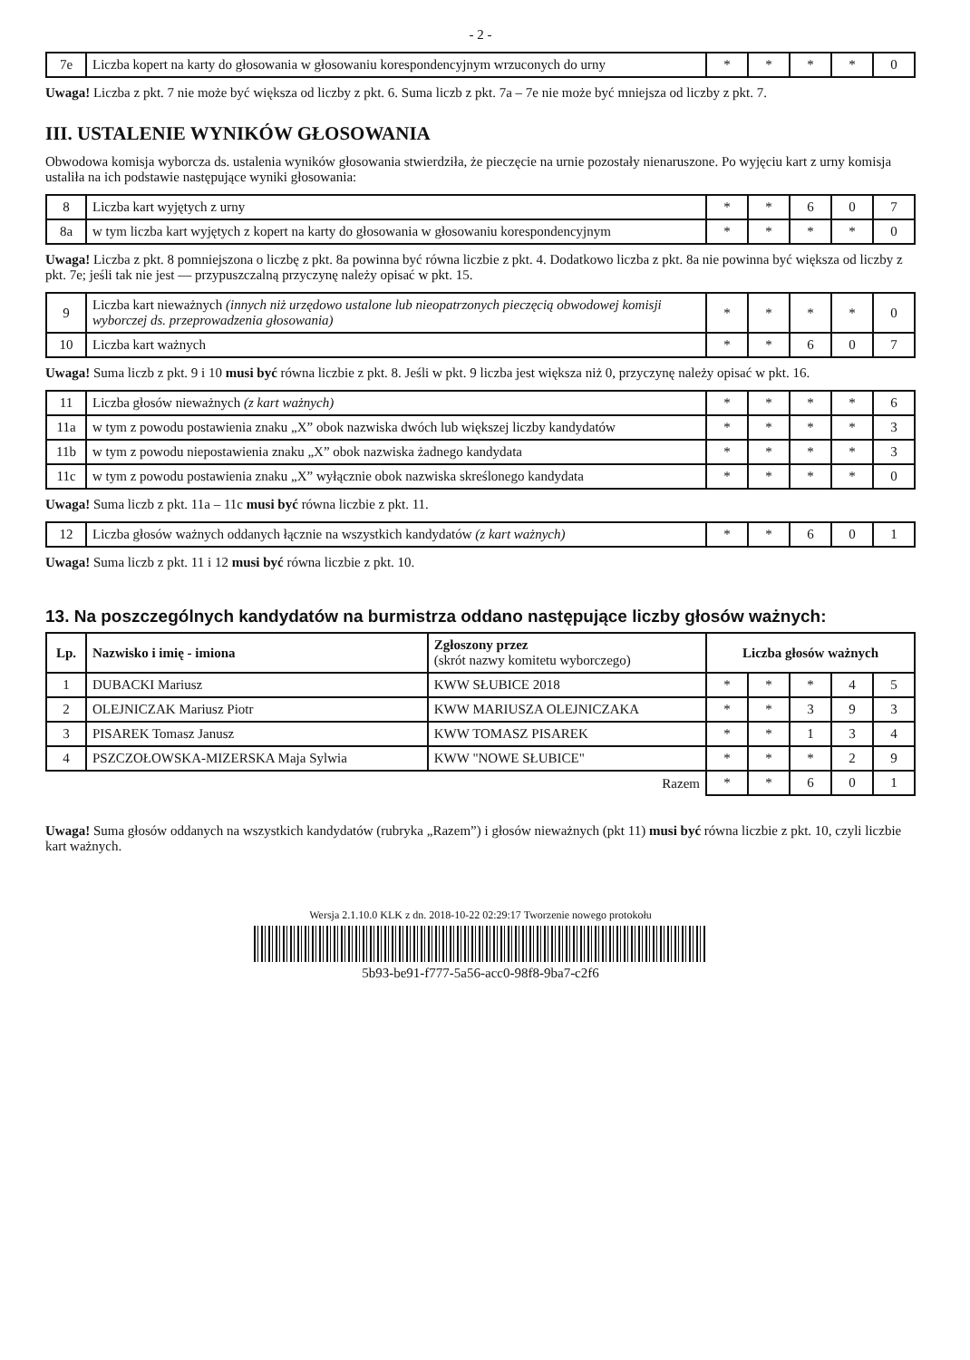- 2 -
| 7e | Liczba kopert na karty do głosowania w głosowaniu korespondencyjnym wrzuconych do urny | * | * | * | * | 0 |
Uwaga! Liczba z pkt. 7 nie może być większa od liczby z pkt. 6. Suma liczb z pkt. 7a – 7e nie może być mniejsza od liczby z pkt. 7.
III. USTALENIE WYNIKÓW GŁOSOWANIA
Obwodowa komisja wyborcza ds. ustalenia wyników głosowania stwierdziła, że pieczęcie na urnie pozostały nienaruszone. Po wyjęciu kart z urny komisja ustaliła na ich podstawie następujące wyniki głosowania:
| 8 | Liczba kart wyjętych z urny | * | * | 6 | 0 | 7 |
| 8a | w tym liczba kart wyjętych z kopert na karty do głosowania w głosowaniu korespondencyjnym | * | * | * | * | 0 |
Uwaga! Liczba z pkt. 8 pomniejszona o liczbę z pkt. 8a powinna być równa liczbie z pkt. 4. Dodatkowo liczba z pkt. 8a nie powinna być większa od liczby z pkt. 7e; jeśli tak nie jest — przypuszczalną przyczynę należy opisać w pkt. 15.
| 9 | Liczba kart nieważnych (innych niż urzędowo ustalone lub nieopatrzonych pieczęcią obwodowej komisji wyborczej ds. przeprowadzenia głosowania) | * | * | * | * | 0 |
| 10 | Liczba kart ważnych | * | * | 6 | 0 | 7 |
Uwaga! Suma liczb z pkt. 9 i 10 musi być równa liczbie z pkt. 8. Jeśli w pkt. 9 liczba jest większa niż 0, przyczynę należy opisać w pkt. 16.
| 11 | Liczba głosów nieważnych (z kart ważnych) | * | * | * | * | 6 |
| 11a | w tym z powodu postawienia znaku „X” obok nazwiska dwóch lub większej liczby kandydatów | * | * | * | * | 3 |
| 11b | w tym z powodu niepostawienia znaku „X” obok nazwiska żadnego kandydata | * | * | * | * | 3 |
| 11c | w tym z powodu postawienia znaku „X” wyłącznie obok nazwiska skreślonego kandydata | * | * | * | * | 0 |
Uwaga! Suma liczb z pkt. 11a – 11c musi być równa liczbie z pkt. 11.
| 12 | Liczba głosów ważnych oddanych łącznie na wszystkich kandydatów (z kart ważnych) | * | * | 6 | 0 | 1 |
Uwaga! Suma liczb z pkt. 11 i 12 musi być równa liczbie z pkt. 10.
13. Na poszczególnych kandydatów na burmistrza oddano następujące liczby głosów ważnych:
| Lp. | Nazwisko i imię - imiona | Zgłoszony przez (skrót nazwy komitetu wyborczego) | Liczba głosów ważnych | | | | |
| --- | --- | --- | --- | --- | --- | --- | --- |
| 1 | DUBACKI Mariusz | KWW SŁUBICE 2018 | * | * | * | 4 | 5 |
| 2 | OLEJNICZAK Mariusz Piotr | KWW MARIUSZA OLEJNICZAKA | * | * | 3 | 9 | 3 |
| 3 | PISAREK Tomasz Janusz | KWW TOMASZ PISAREK | * | * | 1 | 3 | 4 |
| 4 | PSZCZOŁOWSKA-MIZERSKA Maja Sylwia | KWW "NOWE SŁUBICE" | * | * | * | 2 | 9 |
| Razem | | | * | * | 6 | 0 | 1 |
Uwaga! Suma głosów oddanych na wszystkich kandydatów (rubryka „Razem”) i głosów nieważnych (pkt 11) musi być równa liczbie z pkt. 10, czyli liczbie kart ważnych.
Wersja 2.1.10.0 KLK z dn. 2018-10-22 02:29:17 Tworzenie nowego protokołu
5b93-be91-f777-5a56-acc0-98f8-9ba7-c2f6